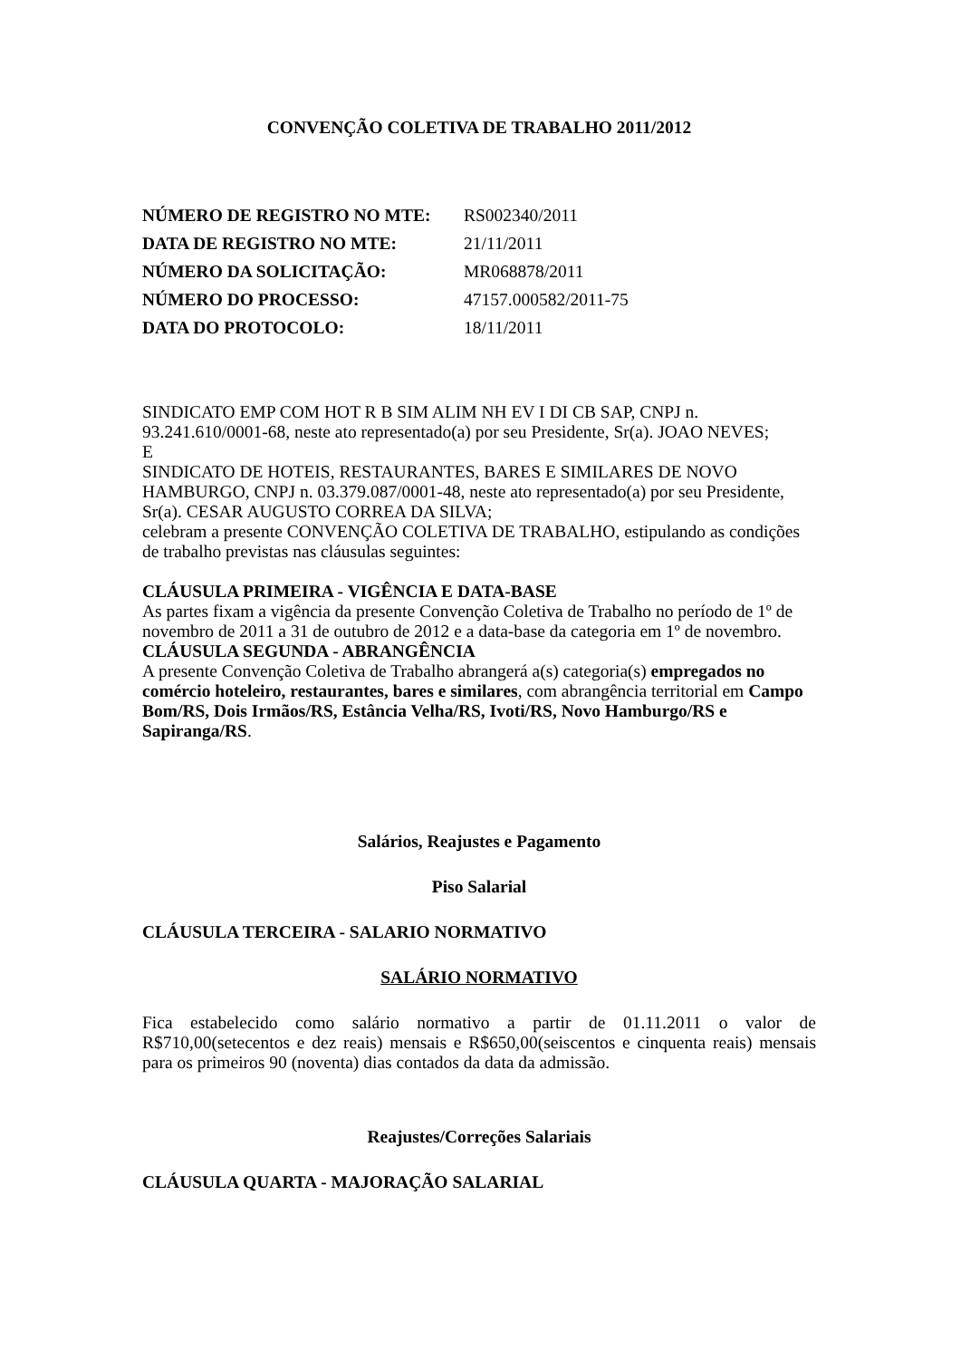CONVENÇÃO COLETIVA DE TRABALHO 2011/2012
| NÚMERO DE REGISTRO NO MTE: | RS002340/2011 |
| DATA DE REGISTRO NO MTE: | 21/11/2011 |
| NÚMERO DA SOLICITAÇÃO: | MR068878/2011 |
| NÚMERO DO PROCESSO: | 47157.000582/2011-75 |
| DATA DO PROTOCOLO: | 18/11/2011 |
SINDICATO EMP COM HOT R B SIM ALIM NH EV I DI CB SAP, CNPJ n. 93.241.610/0001-68, neste ato representado(a) por seu Presidente, Sr(a). JOAO NEVES;
E
SINDICATO DE HOTEIS, RESTAURANTES, BARES E SIMILARES DE NOVO HAMBURGO, CNPJ n. 03.379.087/0001-48, neste ato representado(a) por seu Presidente, Sr(a). CESAR AUGUSTO CORREA DA SILVA;
celebram a presente CONVENÇÃO COLETIVA DE TRABALHO, estipulando as condições de trabalho previstas nas cláusulas seguintes:
CLÁUSULA PRIMEIRA - VIGÊNCIA E DATA-BASE
As partes fixam a vigência da presente Convenção Coletiva de Trabalho no período de 1º de novembro de 2011 a 31 de outubro de 2012 e a data-base da categoria em 1º de novembro.
CLÁUSULA SEGUNDA - ABRANGÊNCIA
A presente Convenção Coletiva de Trabalho abrangerá a(s) categoria(s) empregados no comércio hoteleiro, restaurantes, bares e similares, com abrangência territorial em Campo Bom/RS, Dois Irmãos/RS, Estância Velha/RS, Ivoti/RS, Novo Hamburgo/RS e Sapiranga/RS.
Salários, Reajustes e Pagamento
Piso Salarial
CLÁUSULA TERCEIRA - SALARIO NORMATIVO
SALÁRIO NORMATIVO
Fica estabelecido como salário normativo a partir de 01.11.2011 o valor de R$710,00(setecentos e dez reais) mensais e R$650,00(seiscentos e cinquenta reais) mensais para os primeiros 90 (noventa) dias contados da data da admissão.
Reajustes/Correções Salariais
CLÁUSULA QUARTA - MAJORAÇÃO SALARIAL